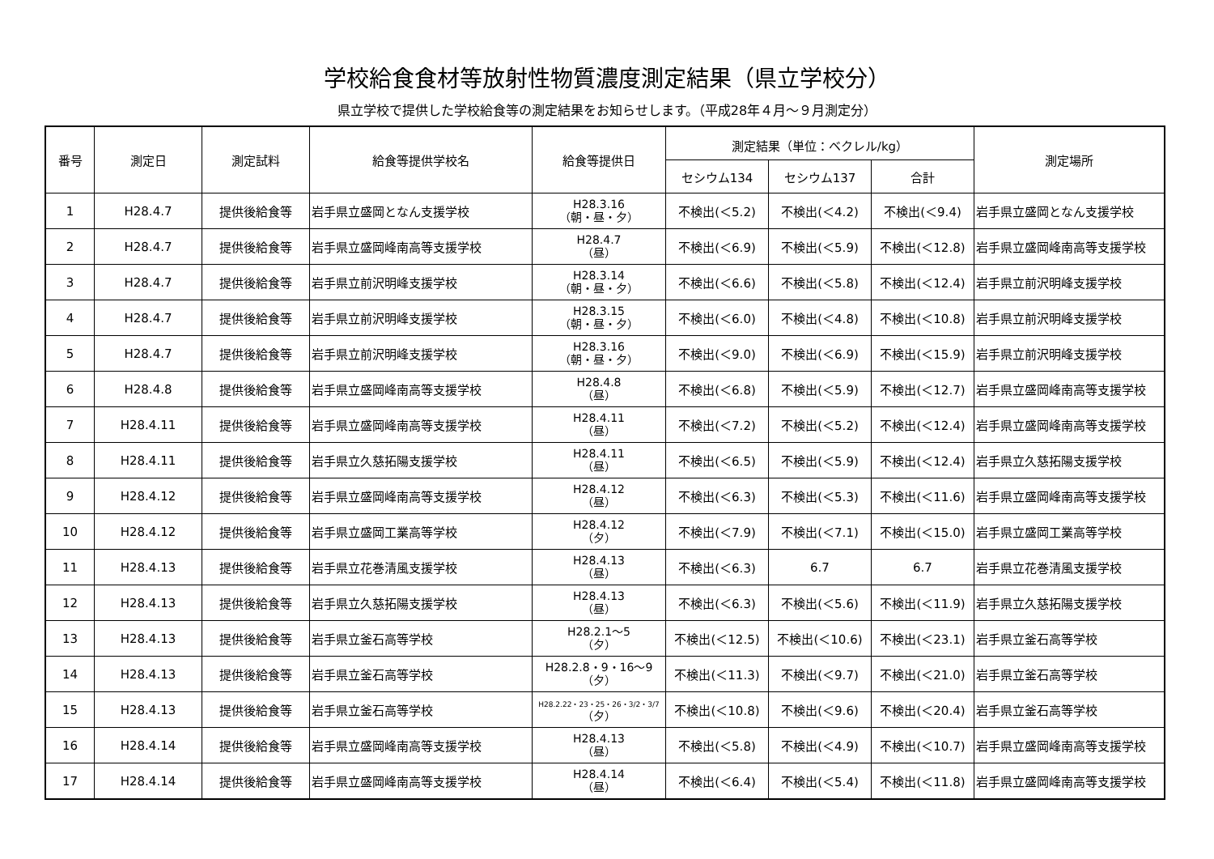学校給食食材等放射性物質濃度測定結果（県立学校分）
県立学校で提供した学校給食等の測定結果をお知らせします。（平成28年４月～９月測定分）
| 番号 | 測定日 | 測定試料 | 給食等提供学校名 | 給食等提供日 | 測定結果（単位：ベクレル/kg） | | | 測定場所 |
| --- | --- | --- | --- | --- | --- | --- | --- | --- |
| | | | | | セシウム134 | セシウム137 | 合計 | |
| 1 | H28.4.7 | 提供後給食等 | 岩手県立盛岡となん支援学校 | H28.3.16 （朝・昼・夕） | 不検出(＜5.2) | 不検出(＜4.2) | 不検出(＜9.4) | 岩手県立盛岡となん支援学校 |
| 2 | H28.4.7 | 提供後給食等 | 岩手県立盛岡峰南高等支援学校 | H28.4.7 （昼） | 不検出(＜6.9) | 不検出(＜5.9) | 不検出(＜12.8) | 岩手県立盛岡峰南高等支援学校 |
| 3 | H28.4.7 | 提供後給食等 | 岩手県立前沢明峰支援学校 | H28.3.14 （朝・昼・夕） | 不検出(＜6.6) | 不検出(＜5.8) | 不検出(＜12.4) | 岩手県立前沢明峰支援学校 |
| 4 | H28.4.7 | 提供後給食等 | 岩手県立前沢明峰支援学校 | H28.3.15 （朝・昼・夕） | 不検出(＜6.0) | 不検出(＜4.8) | 不検出(＜10.8) | 岩手県立前沢明峰支援学校 |
| 5 | H28.4.7 | 提供後給食等 | 岩手県立前沢明峰支援学校 | H28.3.16 （朝・昼・夕） | 不検出(＜9.0) | 不検出(＜6.9) | 不検出(＜15.9) | 岩手県立前沢明峰支援学校 |
| 6 | H28.4.8 | 提供後給食等 | 岩手県立盛岡峰南高等支援学校 | H28.4.8 （昼） | 不検出(＜6.8) | 不検出(＜5.9) | 不検出(＜12.7) | 岩手県立盛岡峰南高等支援学校 |
| 7 | H28.4.11 | 提供後給食等 | 岩手県立盛岡峰南高等支援学校 | H28.4.11 （昼） | 不検出(＜7.2) | 不検出(＜5.2) | 不検出(＜12.4) | 岩手県立盛岡峰南高等支援学校 |
| 8 | H28.4.11 | 提供後給食等 | 岩手県立久慈拓陽支援学校 | H28.4.11 （昼） | 不検出(＜6.5) | 不検出(＜5.9) | 不検出(＜12.4) | 岩手県立久慈拓陽支援学校 |
| 9 | H28.4.12 | 提供後給食等 | 岩手県立盛岡峰南高等支援学校 | H28.4.12 （昼） | 不検出(＜6.3) | 不検出(＜5.3) | 不検出(＜11.6) | 岩手県立盛岡峰南高等支援学校 |
| 10 | H28.4.12 | 提供後給食等 | 岩手県立盛岡工業高等学校 | H28.4.12 （夕） | 不検出(＜7.9) | 不検出(＜7.1) | 不検出(＜15.0) | 岩手県立盛岡工業高等学校 |
| 11 | H28.4.13 | 提供後給食等 | 岩手県立花巻清風支援学校 | H28.4.13 （昼） | 不検出(＜6.3) | 6.7 | 6.7 | 岩手県立花巻清風支援学校 |
| 12 | H28.4.13 | 提供後給食等 | 岩手県立久慈拓陽支援学校 | H28.4.13 （昼） | 不検出(＜6.3) | 不検出(＜5.6) | 不検出(＜11.9) | 岩手県立久慈拓陽支援学校 |
| 13 | H28.4.13 | 提供後給食等 | 岩手県立釜石高等学校 | H28.2.1～5 （夕） | 不検出(＜12.5) | 不検出(＜10.6) | 不検出(＜23.1) | 岩手県立釜石高等学校 |
| 14 | H28.4.13 | 提供後給食等 | 岩手県立釜石高等学校 | H28.2.8・9・16～9 （夕） | 不検出(＜11.3) | 不検出(＜9.7) | 不検出(＜21.0) | 岩手県立釜石高等学校 |
| 15 | H28.4.13 | 提供後給食等 | 岩手県立釜石高等学校 | H28.2.22・23・25・26・3/2・3/7 （夕） | 不検出(＜10.8) | 不検出(＜9.6) | 不検出(＜20.4) | 岩手県立釜石高等学校 |
| 16 | H28.4.14 | 提供後給食等 | 岩手県立盛岡峰南高等支援学校 | H28.4.13 （昼） | 不検出(＜5.8) | 不検出(＜4.9) | 不検出(＜10.7) | 岩手県立盛岡峰南高等支援学校 |
| 17 | H28.4.14 | 提供後給食等 | 岩手県立盛岡峰南高等支援学校 | H28.4.14 （昼） | 不検出(＜6.4) | 不検出(＜5.4) | 不検出(＜11.8) | 岩手県立盛岡峰南高等支援学校 |